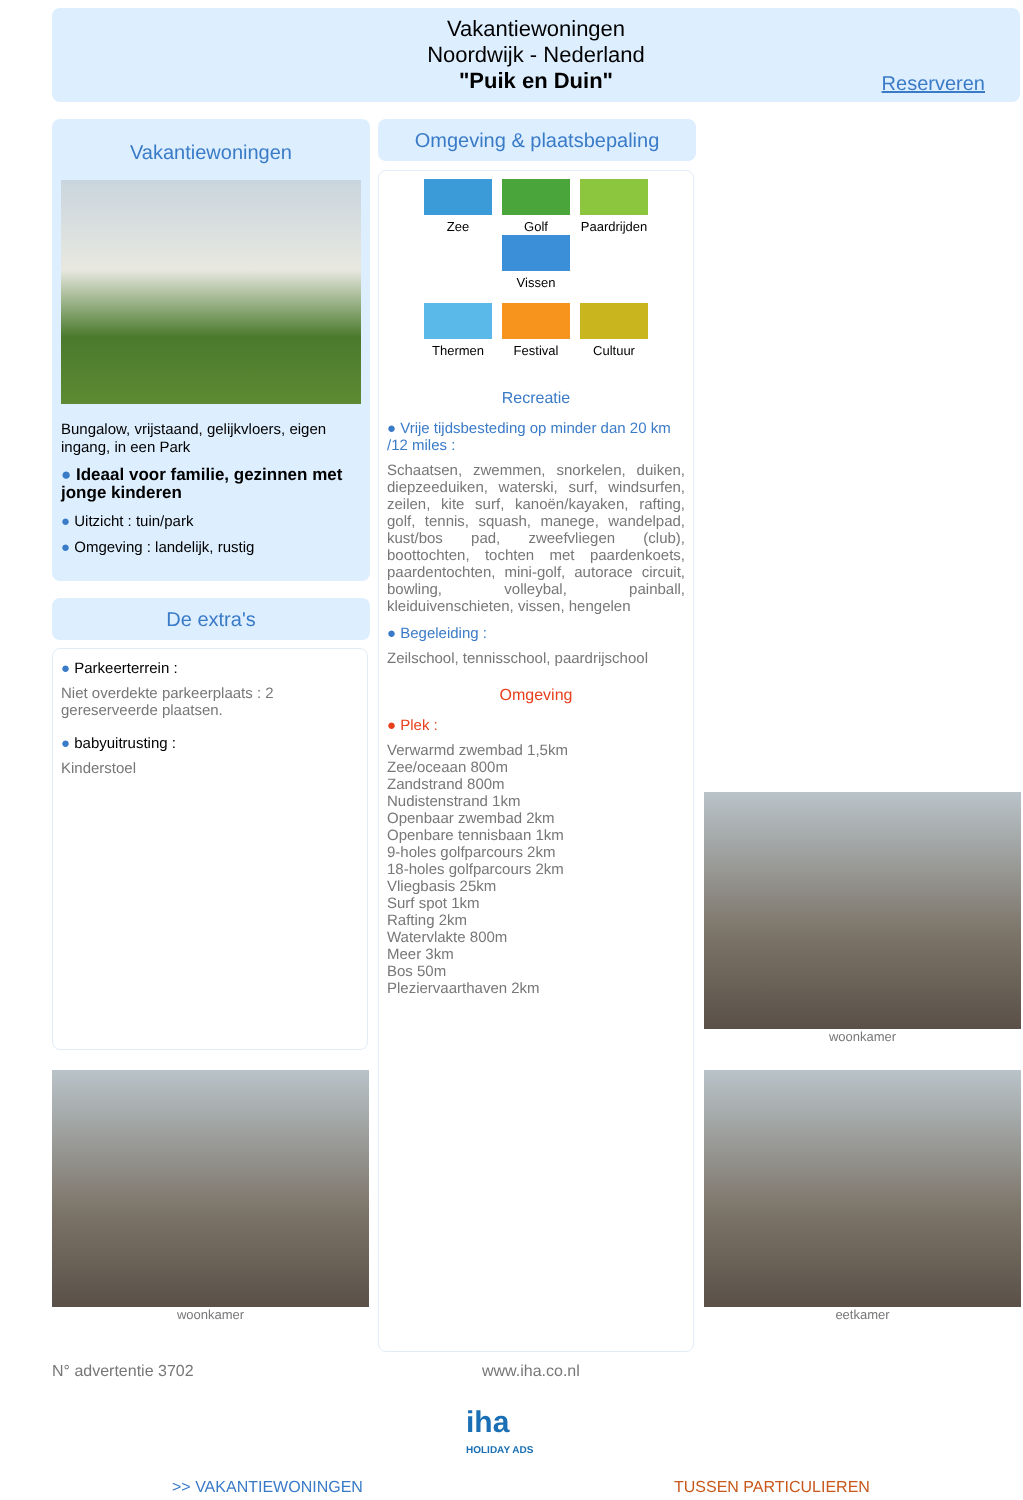Vakantiewoningen
Noordwijk - Nederland
"Puik en Duin"
Reserveren
Vakantiewoningen
Bungalow, vrijstaand, gelijkvloers, eigen ingang, in een Park
● Ideaal voor familie, gezinnen met jonge kinderen
● Uitzicht : tuin/park
● Omgeving : landelijk, rustig
De extra's
● Parkeerterrein :
Niet overdekte parkeerplaats : 2 gereserveerde plaatsen.
● babyuitrusting :
Kinderstoel
Omgeving & plaatsbepaling
Zee Golf
Paardrijden
Vissen
Thermen Festival Cultuur
Recreatie
● Vrije tijdsbesteding op minder dan 20 km /12 miles :
Schaatsen, zwemmen, snorkelen, duiken, diepzeeduiken, waterski, surf, windsurfen, zeilen, kite surf, kanoën/kayaken, rafting, golf, tennis, squash, manege, wandelpad, kust/bos pad, zweefvliegen (club), boottochten, tochten met paardenkoets, paardentochten, mini-golf, autorace circuit, bowling, volleybal, painball, kleiduivenschieten, vissen, hengelen
● Begeleiding :
Zeilschool, tennisschool, paardrijschool
Omgeving
● Plek :
Verwarmd zwembad 1,5km
Zee/oceaan 800m
Zandstrand 800m
Nudistenstrand 1km
Openbaar zwembad 2km
Openbare tennisbaan 1km
9-holes golfparcours 2km
18-holes golfparcours 2km
Vliegbasis 25km
Surf spot 1km
Rafting 2km
Watervlakte 800m
Meer 3km
Bos 50m
Pleziervaarthaven 2km
woonkamer
woonkamer eetkamer
N° advertentie 3702 www.iha.co.nl
iha
HOLIDAY ADS
>> VAKANTIEWONINGEN TUSSEN PARTICULIEREN